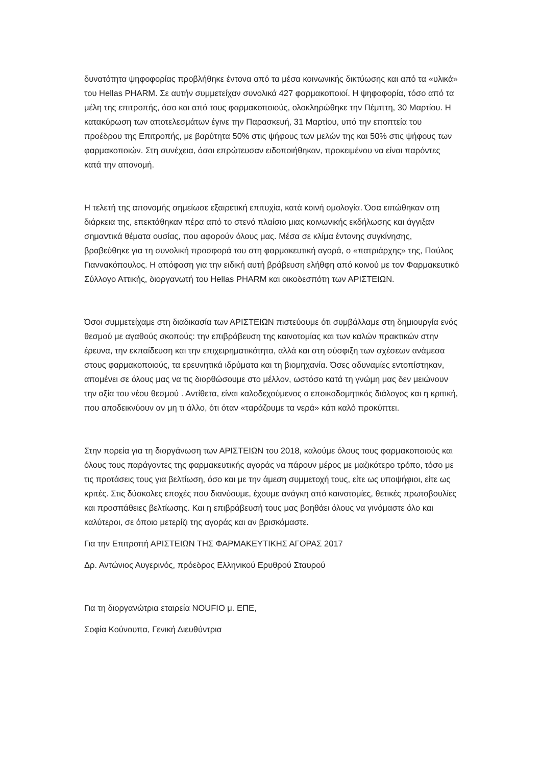δυνατότητα ψηφοφορίας προβλήθηκε έντονα από τα μέσα κοινωνικής δικτύωσης και από τα «υλικά» του Hellas PHARM. Σε αυτήν συμμετείχαν συνολικά 427 φαρμακοποιοί. Η ψηφοφορία, τόσο από τα μέλη της επιτροπής, όσο και από τους φαρμακοποιούς, ολοκληρώθηκε την Πέμπτη, 30 Μαρτίου. Η κατακύρωση των αποτελεσμάτων έγινε την Παρασκευή, 31 Μαρτίου, υπό την εποπτεία του προέδρου της Επιτροπής, με βαρύτητα 50% στις ψήφους των μελών της και 50% στις ψήφους των φαρμακοποιών. Στη συνέχεια, όσοι επρώτευσαν ειδοποιήθηκαν, προκειμένου να είναι παρόντες κατά την απονομή.
Η τελετή της απονομής σημείωσε εξαιρετική επιτυχία, κατά κοινή ομολογία. Όσα ειπώθηκαν στη διάρκεια της, επεκτάθηκαν πέρα από το στενό πλαίσιο μιας κοινωνικής εκδήλωσης και άγγιξαν σημαντικά θέματα ουσίας, που αφορούν όλους μας. Μέσα σε κλίμα έντονης συγκίνησης, βραβεύθηκε για τη συνολική προσφορά του στη φαρμακευτική αγορά, ο «πατριάρχης» της, Παύλος Γιαννακόπουλος. Η απόφαση για την ειδική αυτή βράβευση ελήθφη από κοινού με τον Φαρμακευτικό Σύλλογο Αττικής, διοργανωτή του Hellas PHARM και οικοδεσπότη των ΑΡΙΣΤΕΙΩΝ.
Όσοι συμμετείχαμε στη διαδικασία των ΑΡΙΣΤΕΙΩΝ πιστεύουμε ότι συμβάλλαμε στη δημιουργία ενός θεσμού με αγαθούς σκοπούς: την επιβράβευση της καινοτομίας και των καλών πρακτικών στην έρευνα, την εκπαίδευση και την επιχειρηματικότητα, αλλά και στη σύσφιξη των σχέσεων ανάμεσα στους φαρμακοποιούς, τα ερευνητικά ιδρύματα και τη βιομηχανία. Όσες αδυναμίες εντοπίστηκαν, απομένει σε όλους μας να τις διορθώσουμε στο μέλλον, ωστόσο κατά τη γνώμη μας δεν μειώνουν την αξία του νέου θεσμού . Αντίθετα, είναι καλοδεχούμενος ο εποικοδομητικός διάλογος και η κριτική, που αποδεικνύουν αν μη τι άλλο, ότι όταν «ταράζουμε τα νερά» κάτι καλό προκύπτει.
Στην πορεία για τη διοργάνωση των ΑΡΙΣΤΕΙΩΝ του 2018, καλούμε όλους τους φαρμακοποιούς και όλους τους παράγοντες της φαρμακευτικής αγοράς να πάρουν μέρος με μαζικότερο τρόπο, τόσο με τις προτάσεις τους για βελτίωση, όσο και με την άμεση συμμετοχή τους, είτε ως υποψήφιοι, είτε ως κριτές. Στις δύσκολες εποχές που διανύουμε, έχουμε ανάγκη από καινοτομίες, θετικές πρωτοβουλίες και προσπάθειες βελτίωσης. Και η επιβράβευσή τους μας βοηθάει όλους να γινόμαστε όλο και καλύτεροι, σε όποιο μετερίζι της αγοράς και αν βρισκόμαστε.
Για την Επιτροπή ΑΡΙΣΤΕΙΩΝ ΤΗΣ ΦΑΡΜΑΚΕΥΤΙΚΗΣ ΑΓΟΡΑΣ 2017
Δρ. Αντώνιος Αυγερινός, πρόεδρος Ελληνικού Ερυθρού Σταυρού
Για τη διοργανώτρια εταιρεία NOUFIO μ. ΕΠΕ,
Σοφία Κούνουπα, Γενική Διευθύντρια